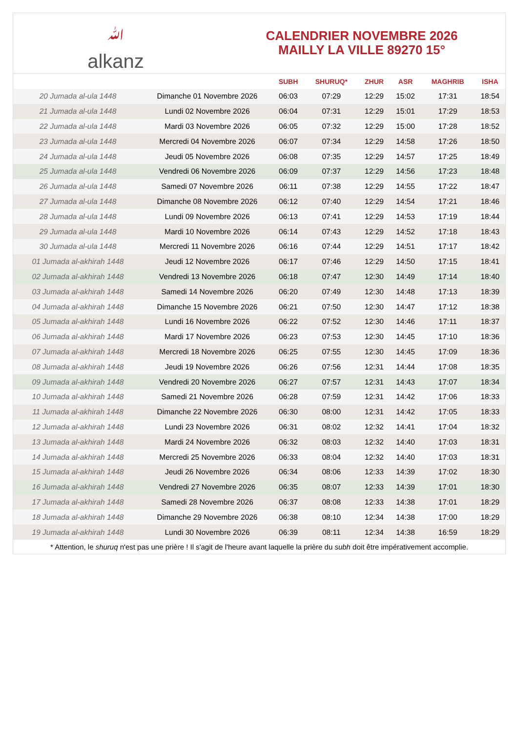ﷲalkanz
CALENDRIER NOVEMBRE 2026
MAILLY LA VILLE 89270 15°
| | | SUBH | SHURUQ* | ZHUR | ASR | MAGHRIB | ISHA |
| --- | --- | --- | --- | --- | --- | --- | --- |
| 20 Jumada al-ula 1448 | Dimanche 01 Novembre 2026 | 06:03 | 07:29 | 12:29 | 15:02 | 17:31 | 18:54 |
| 21 Jumada al-ula 1448 | Lundi 02 Novembre 2026 | 06:04 | 07:31 | 12:29 | 15:01 | 17:29 | 18:53 |
| 22 Jumada al-ula 1448 | Mardi 03 Novembre 2026 | 06:05 | 07:32 | 12:29 | 15:00 | 17:28 | 18:52 |
| 23 Jumada al-ula 1448 | Mercredi 04 Novembre 2026 | 06:07 | 07:34 | 12:29 | 14:58 | 17:26 | 18:50 |
| 24 Jumada al-ula 1448 | Jeudi 05 Novembre 2026 | 06:08 | 07:35 | 12:29 | 14:57 | 17:25 | 18:49 |
| 25 Jumada al-ula 1448 | Vendredi 06 Novembre 2026 | 06:09 | 07:37 | 12:29 | 14:56 | 17:23 | 18:48 |
| 26 Jumada al-ula 1448 | Samedi 07 Novembre 2026 | 06:11 | 07:38 | 12:29 | 14:55 | 17:22 | 18:47 |
| 27 Jumada al-ula 1448 | Dimanche 08 Novembre 2026 | 06:12 | 07:40 | 12:29 | 14:54 | 17:21 | 18:46 |
| 28 Jumada al-ula 1448 | Lundi 09 Novembre 2026 | 06:13 | 07:41 | 12:29 | 14:53 | 17:19 | 18:44 |
| 29 Jumada al-ula 1448 | Mardi 10 Novembre 2026 | 06:14 | 07:43 | 12:29 | 14:52 | 17:18 | 18:43 |
| 30 Jumada al-ula 1448 | Mercredi 11 Novembre 2026 | 06:16 | 07:44 | 12:29 | 14:51 | 17:17 | 18:42 |
| 01 Jumada al-akhirah 1448 | Jeudi 12 Novembre 2026 | 06:17 | 07:46 | 12:29 | 14:50 | 17:15 | 18:41 |
| 02 Jumada al-akhirah 1448 | Vendredi 13 Novembre 2026 | 06:18 | 07:47 | 12:30 | 14:49 | 17:14 | 18:40 |
| 03 Jumada al-akhirah 1448 | Samedi 14 Novembre 2026 | 06:20 | 07:49 | 12:30 | 14:48 | 17:13 | 18:39 |
| 04 Jumada al-akhirah 1448 | Dimanche 15 Novembre 2026 | 06:21 | 07:50 | 12:30 | 14:47 | 17:12 | 18:38 |
| 05 Jumada al-akhirah 1448 | Lundi 16 Novembre 2026 | 06:22 | 07:52 | 12:30 | 14:46 | 17:11 | 18:37 |
| 06 Jumada al-akhirah 1448 | Mardi 17 Novembre 2026 | 06:23 | 07:53 | 12:30 | 14:45 | 17:10 | 18:36 |
| 07 Jumada al-akhirah 1448 | Mercredi 18 Novembre 2026 | 06:25 | 07:55 | 12:30 | 14:45 | 17:09 | 18:36 |
| 08 Jumada al-akhirah 1448 | Jeudi 19 Novembre 2026 | 06:26 | 07:56 | 12:31 | 14:44 | 17:08 | 18:35 |
| 09 Jumada al-akhirah 1448 | Vendredi 20 Novembre 2026 | 06:27 | 07:57 | 12:31 | 14:43 | 17:07 | 18:34 |
| 10 Jumada al-akhirah 1448 | Samedi 21 Novembre 2026 | 06:28 | 07:59 | 12:31 | 14:42 | 17:06 | 18:33 |
| 11 Jumada al-akhirah 1448 | Dimanche 22 Novembre 2026 | 06:30 | 08:00 | 12:31 | 14:42 | 17:05 | 18:33 |
| 12 Jumada al-akhirah 1448 | Lundi 23 Novembre 2026 | 06:31 | 08:02 | 12:32 | 14:41 | 17:04 | 18:32 |
| 13 Jumada al-akhirah 1448 | Mardi 24 Novembre 2026 | 06:32 | 08:03 | 12:32 | 14:40 | 17:03 | 18:31 |
| 14 Jumada al-akhirah 1448 | Mercredi 25 Novembre 2026 | 06:33 | 08:04 | 12:32 | 14:40 | 17:03 | 18:31 |
| 15 Jumada al-akhirah 1448 | Jeudi 26 Novembre 2026 | 06:34 | 08:06 | 12:33 | 14:39 | 17:02 | 18:30 |
| 16 Jumada al-akhirah 1448 | Vendredi 27 Novembre 2026 | 06:35 | 08:07 | 12:33 | 14:39 | 17:01 | 18:30 |
| 17 Jumada al-akhirah 1448 | Samedi 28 Novembre 2026 | 06:37 | 08:08 | 12:33 | 14:38 | 17:01 | 18:29 |
| 18 Jumada al-akhirah 1448 | Dimanche 29 Novembre 2026 | 06:38 | 08:10 | 12:34 | 14:38 | 17:00 | 18:29 |
| 19 Jumada al-akhirah 1448 | Lundi 30 Novembre 2026 | 06:39 | 08:11 | 12:34 | 14:38 | 16:59 | 18:29 |
* Attention, le shuruq n'est pas une prière ! Il s'agit de l'heure avant laquelle la prière du subh doit être impérativement accomplie.